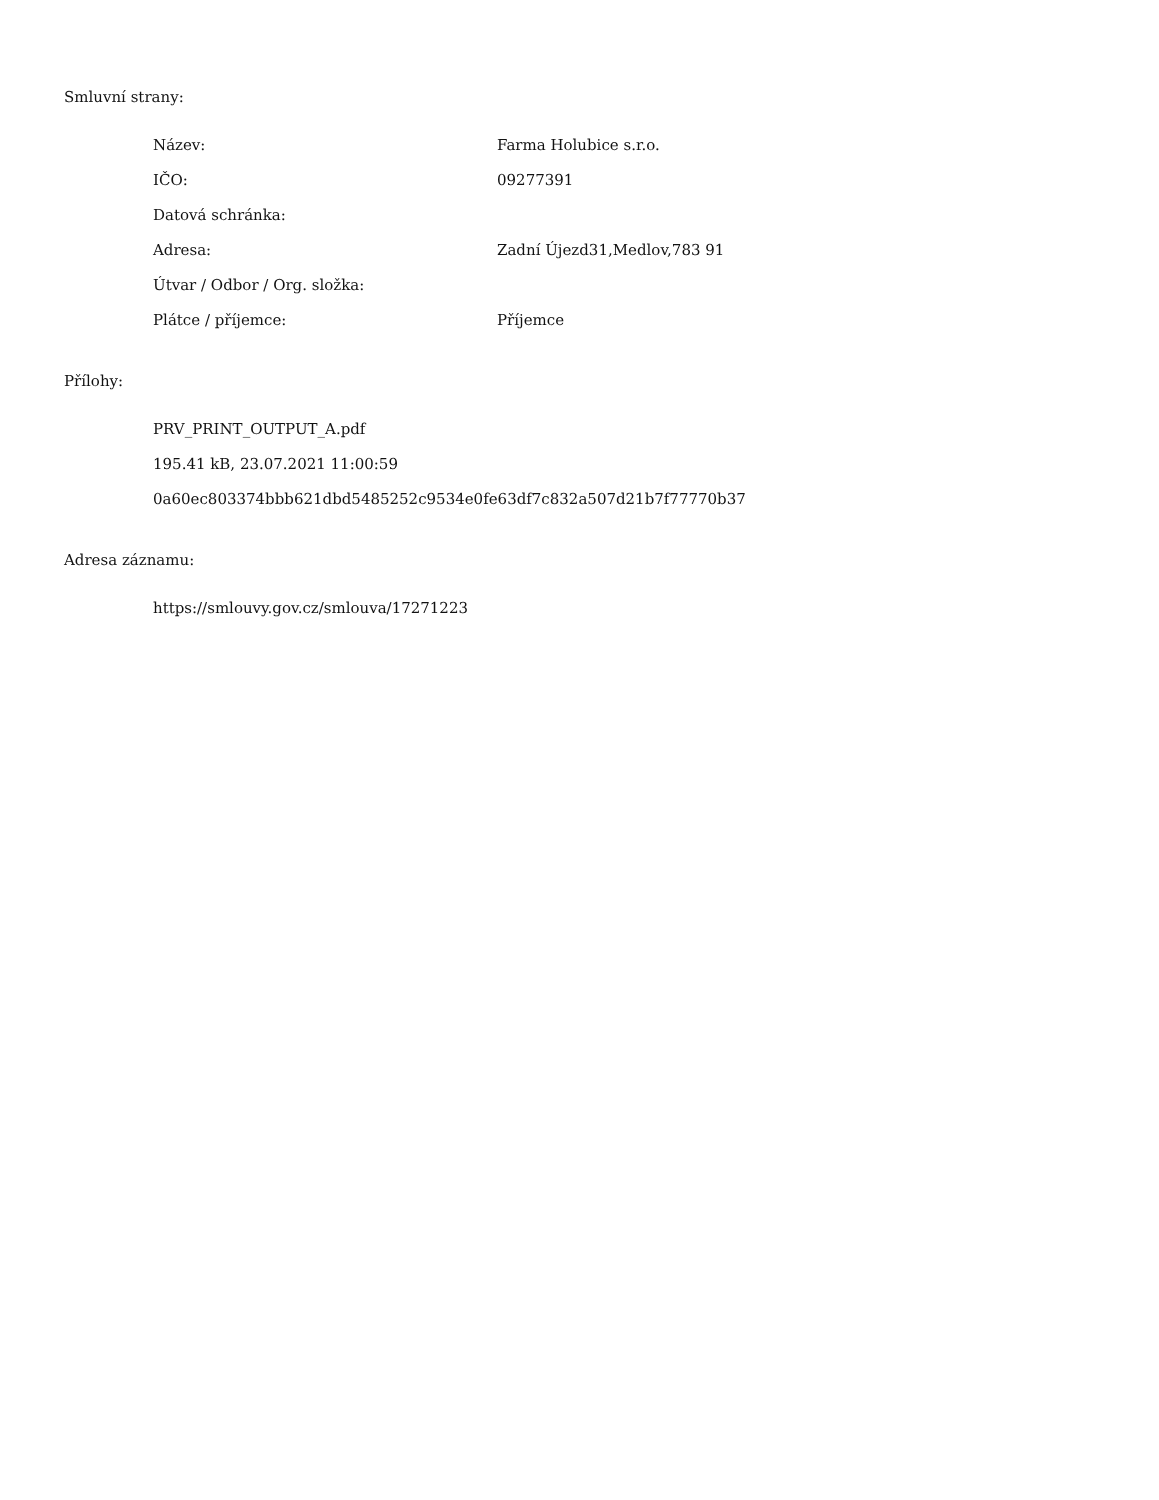Smluvní strany:
| Název: | Farma Holubice s.r.o. |
| IČO: | 09277391 |
| Datová schránka: | |
| Adresa: | Zadní Újezd31,Medlov,783 91 |
| Útvar / Odbor / Org. složka: | |
| Plátce / příjemce: | Příjemce |
Přílohy:
PRV_PRINT_OUTPUT_A.pdf
195.41 kB, 23.07.2021 11:00:59
0a60ec803374bbb621dbd5485252c9534e0fe63df7c832a507d21b7f77770b37
Adresa záznamu:
https://smlouvy.gov.cz/smlouva/17271223